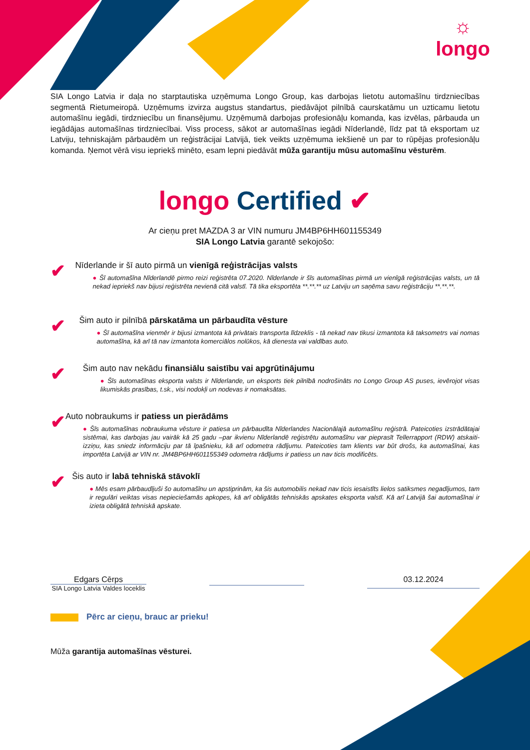☼
longo
SIA Longo Latvia ir daļa no starptautiska uzņēmuma Longo Group, kas darbojas lietotu automašīnu tirdzniecības segmentā Rietumeiropā. Uzņēmums izvirza augstus standartus, piedāvājot pilnībā caurskatāmu un uzticamu lietotu automašīnu iegādi, tirdzniecību un finansējumu. Uzņēmumā darbojas profesionāļu komanda, kas izvēlas, pārbauda un iegādājas automašīnas tirdzniecībai. Viss process, sākot ar automašīnas iegādi Nīderlandē, līdz pat tā eksportam uz Latviju, tehniskajām pārbaudēm un reģistrācijai Latvijā, tiek veikts uzņēmuma iekšienē un par to rūpējas profesionāļu komanda. Ņemot vērā visu iepriekš minēto, esam lepni piedāvāt mūža garantiju mūsu automašīnu vēsturēm.
longo Certified ✔
Ar cieņu pret MAZDA 3 ar VIN numuru JM4BP6HH601155349
SIA Longo Latvia garantē sekojošo:
✔
Nīderlande ir šī auto pirmā un vienīgā reģistrācijas valsts
● Šī automašīna Nīderlandē pirmo reizi reģistrēta 07.2020. Nīderlande ir šīs automašīnas pirmā un vienīgā reģistrācijas valsts, un tā nekad iepriekš nav bijusi reģistrēta nevienā citā valstī. Tā tika eksportēta **.**.** uz Latviju un saņēma savu reģistrāciju **.**.**.
✔
Šim auto ir pilnībā pārskatāma un pārbaudīta vēsture
● Šī automašīna vienmēr ir bijusi izmantota kā privātais transporta līdzeklis - tā nekad nav tikusi izmantota kā taksometrs vai nomas automašīna, kā arī tā nav izmantota komerciālos nolūkos, kā dienesta vai valdības auto.
✔
Šim auto nav nekādu finansiālu saistību vai apgrūtinājumu
● Šīs automašīnas eksporta valsts ir Nīderlande, un eksports tiek pilnībā nodrošināts no Longo Group AS puses, ievērojot visas likumiskās prasības, t.sk., visi nodokļi un nodevas ir nomaksātas.
✔
Auto nobraukums ir patiess un pierādāms
● Šīs automašīnas nobraukuma vēsture ir patiesa un pārbaudīta Nīderlandes Nacionālajā automašīnu reģistrā. Pateicoties izstrādātajai sistēmai, kas darbojas jau vairāk kā 25 gadu –par ikvienu Nīderlandē reģistrētu automašīnu var pieprasīt Tellerrapport (RDW) atskaiti-izziņu, kas sniedz informāciju par tā īpašnieku, kā arī odometra rādījumu. Pateicoties tam klients var būt drošs, ka automašīnai, kas importēta Latvijā ar VIN nr. JM4BP6HH601155349 odometra rādījums ir patiess un nav ticis modificēts.
✔
Šis auto ir labā tehniskā stāvoklī
● Mēs esam pārbaudījuši šo automašīnu un apstiprinām, ka šis automobilis nekad nav ticis iesaistīts lielos satiksmes negadījumos, tam ir regulāri veiktas visas nepieciešamās apkopes, kā arī obligātās tehniskās apskates eksporta valstī. Kā arī Latvijā šai automašīnai ir izieta obligātā tehniskā apskate.
Edgars Cērps
SIA Longo Latvia Valdes loceklis
03.12.2024
Pērc ar cieņu, brauc ar prieku!
Mūža garantija automašīnas vēsturei.